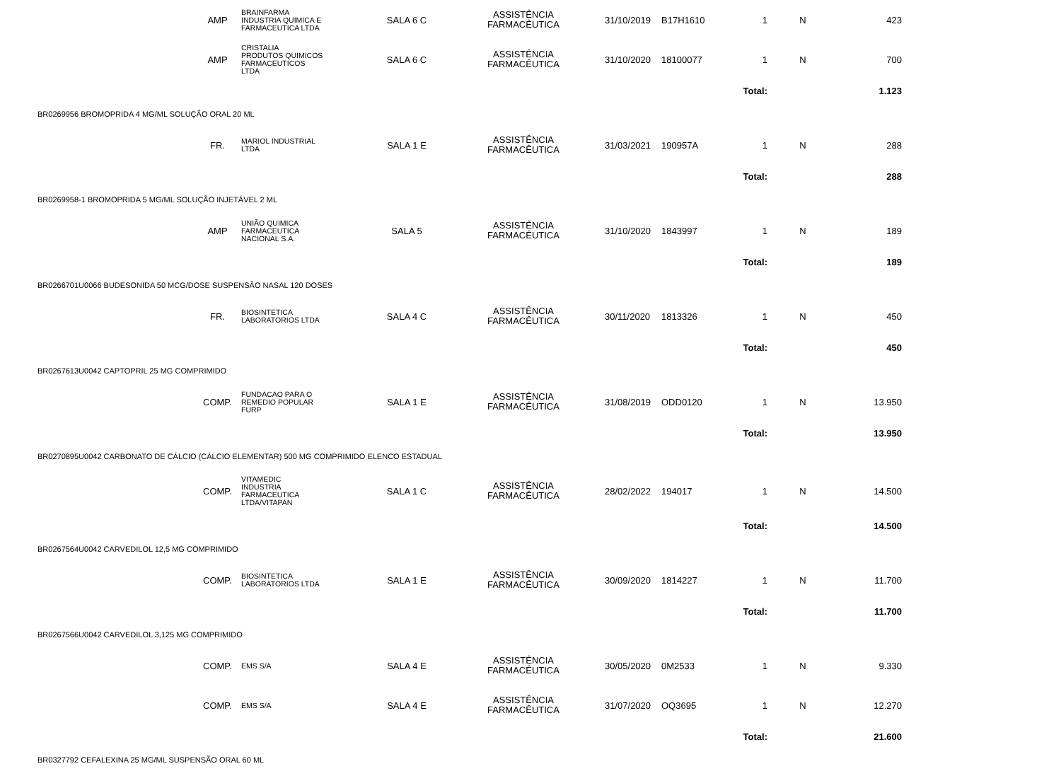| | AMP | BRAINFARMA INDUSTRIA QUIMICA E FARMACEUTICA LTDA | SALA 6 C | ASSISTÊNCIA FARMACÊUTICA | 31/10/2019 | B17H1610 | 1 | N | 423 | |
| | AMP | CRISTALIA PRODUTOS QUIMICOS FARMACEUTICOS LTDA | SALA 6 C | ASSISTÊNCIA FARMACÊUTICA | 31/10/2020 | 18100077 | 1 | N | 700 | |
| | | | | | | | Total: | | 1.123 | |
| BR0269956 BROMOPRIDA 4 MG/ML SOLUÇÃO ORAL 20 ML | | | | | | | | | | |
| | FR. | MARIOL INDUSTRIAL LTDA | SALA 1 E | ASSISTÊNCIA FARMACÊUTICA | 31/03/2021 | 190957A | 1 | N | 288 | |
| | | | | | | | Total: | | 288 | |
| BR0269958-1 BROMOPRIDA 5 MG/ML SOLUÇÃO INJETÁVEL 2 ML | | | | | | | | | | |
| | AMP | UNIÃO QUIMICA FARMACEUTICA NACIONAL S.A. | SALA 5 | ASSISTÊNCIA FARMACÊUTICA | 31/10/2020 | 1843997 | 1 | N | 189 | |
| | | | | | | | Total: | | 189 | |
| BR0266701U0066 BUDESONIDA 50 MCG/DOSE SUSPENSÃO NASAL 120 DOSES | | | | | | | | | | |
| | FR. | BIOSINTETICA LABORATORIOS LTDA | SALA 4 C | ASSISTÊNCIA FARMACÊUTICA | 30/11/2020 | 1813326 | 1 | N | 450 | |
| | | | | | | | Total: | | 450 | |
| BR0267613U0042 CAPTOPRIL 25 MG COMPRIMIDO | | | | | | | | | | |
| | COMP. | FUNDACAO PARA O REMEDIO POPULAR FURP | SALA 1 E | ASSISTÊNCIA FARMACÊUTICA | 31/08/2019 | ODD0120 | 1 | N | 13.950 | |
| | | | | | | | Total: | | 13.950 | |
| BR0270895U0042 CARBONATO DE CÁLCIO (CÁLCIO ELEMENTAR) 500 MG COMPRIMIDO ELENCO ESTADUAL | | | | | | | | | | |
| | COMP. | VITAMEDIC INDUSTRIA FARMACEUTICA LTDA/VITAPAN | SALA 1 C | ASSISTÊNCIA FARMACÊUTICA | 28/02/2022 | 194017 | 1 | N | 14.500 | |
| | | | | | | | Total: | | 14.500 | |
| BR0267564U0042 CARVEDILOL 12,5 MG COMPRIMIDO | | | | | | | | | | |
| | COMP. | BIOSINTETICA LABORATORIOS LTDA | SALA 1 E | ASSISTÊNCIA FARMACÊUTICA | 30/09/2020 | 1814227 | 1 | N | 11.700 | |
| | | | | | | | Total: | | 11.700 | |
| BR0267566U0042 CARVEDILOL 3,125 MG COMPRIMIDO | | | | | | | | | | |
| | COMP. | EMS S/A | SALA 4 E | ASSISTÊNCIA FARMACÊUTICA | 30/05/2020 | 0M2533 | 1 | N | 9.330 | |
| | COMP. | EMS S/A | SALA 4 E | ASSISTÊNCIA FARMACÊUTICA | 31/07/2020 | OQ3695 | 1 | N | 12.270 | |
| | | | | | | | Total: | | 21.600 | |
| BR0327792 CEFALEXINA 25 MG/ML SUSPENSÃO ORAL 60 ML | | | | | | | | | | |